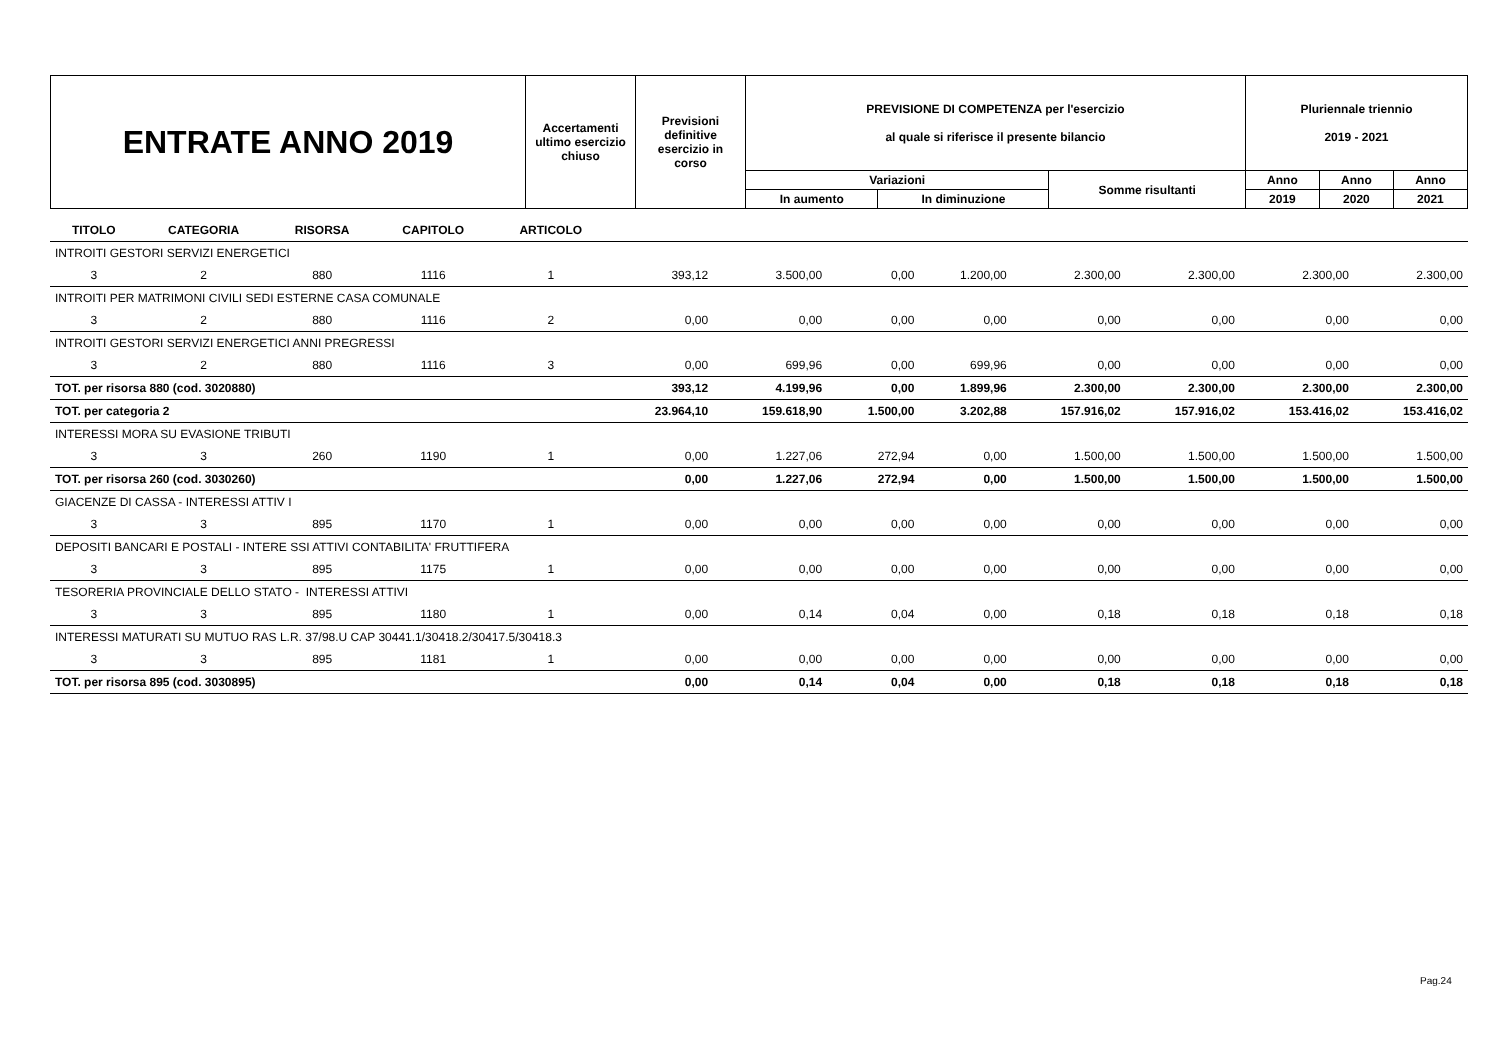| ENTRATE ANNO 2019 | Accertamenti ultimo esercizio chiuso | Previsioni definitive esercizio in corso | PREVISIONE DI COMPETENZA per l'esercizio al quale si riferisce il presente bilancio | | | Pluriennale triennio 2019 - 2021 | | |
| | | | Variazioni | | Somme risultanti | Anno | Anno | Anno |
| | | | In aumento | In diminuzione | | 2019 | 2020 | 2021 |
| TITOLO | CATEGORIA | RISORSA | CAPITOLO | ARTICOLO | | | | | | | | |
| INTROITI GESTORI SERVIZI ENERGETICI | | | | | | | | | | | | |
| 3 | 2 | 880 | 1116 | 1 | 393,12 | 3.500,00 | 0,00 | 1.200,00 | 2.300,00 | 2.300,00 | 2.300,00 | 2.300,00 |
| INTROITI PER MATRIMONI CIVILI SEDI ESTERNE CASA COMUNALE | | | | | | | | | | | | |
| 3 | 2 | 880 | 1116 | 2 | 0,00 | 0,00 | 0,00 | 0,00 | 0,00 | 0,00 | 0,00 | 0,00 |
| INTROITI GESTORI SERVIZI ENERGETICI ANNI PREGRESSI | | | | | | | | | | | | |
| 3 | 2 | 880 | 1116 | 3 | 0,00 | 699,96 | 0,00 | 699,96 | 0,00 | 0,00 | 0,00 | 0,00 |
| TOT. per risorsa 880 (cod. 3020880) | | | | | 393,12 | 4.199,96 | 0,00 | 1.899,96 | 2.300,00 | 2.300,00 | 2.300,00 | 2.300,00 |
| TOT. per categoria 2 | | | | | 23.964,10 | 159.618,90 | 1.500,00 | 3.202,88 | 157.916,02 | 157.916,02 | 153.416,02 | 153.416,02 |
| INTERESSI MORA SU EVASIONE TRIBUTI | | | | | | | | | | | | |
| 3 | 3 | 260 | 1190 | 1 | 0,00 | 1.227,06 | 272,94 | 0,00 | 1.500,00 | 1.500,00 | 1.500,00 | 1.500,00 |
| TOT. per risorsa 260 (cod. 3030260) | | | | | 0,00 | 1.227,06 | 272,94 | 0,00 | 1.500,00 | 1.500,00 | 1.500,00 | 1.500,00 |
| GIACENZE DI CASSA - INTERESSI ATTIV I | | | | | | | | | | | | |
| 3 | 3 | 895 | 1170 | 1 | 0,00 | 0,00 | 0,00 | 0,00 | 0,00 | 0,00 | 0,00 | 0,00 |
| DEPOSITI BANCARI E POSTALI - INTERE SSI ATTIVI CONTABILITA' FRUTTIFERA | | | | | | | | | | | | |
| 3 | 3 | 895 | 1175 | 1 | 0,00 | 0,00 | 0,00 | 0,00 | 0,00 | 0,00 | 0,00 | 0,00 |
| TESORERIA PROVINCIALE DELLO STATO - INTERESSI ATTIVI | | | | | | | | | | | | |
| 3 | 3 | 895 | 1180 | 1 | 0,00 | 0,14 | 0,04 | 0,00 | 0,18 | 0,18 | 0,18 | 0,18 |
| INTERESSI MATURATI SU MUTUO RAS L.R. 37/98.U CAP 30441.1/30418.2/30417.5/30418.3 | | | | | | | | | | | | |
| 3 | 3 | 895 | 1181 | 1 | 0,00 | 0,00 | 0,00 | 0,00 | 0,00 | 0,00 | 0,00 | 0,00 |
| TOT. per risorsa 895 (cod. 3030895) | | | | | 0,00 | 0,14 | 0,04 | 0,00 | 0,18 | 0,18 | 0,18 | 0,18 |
Pag.24